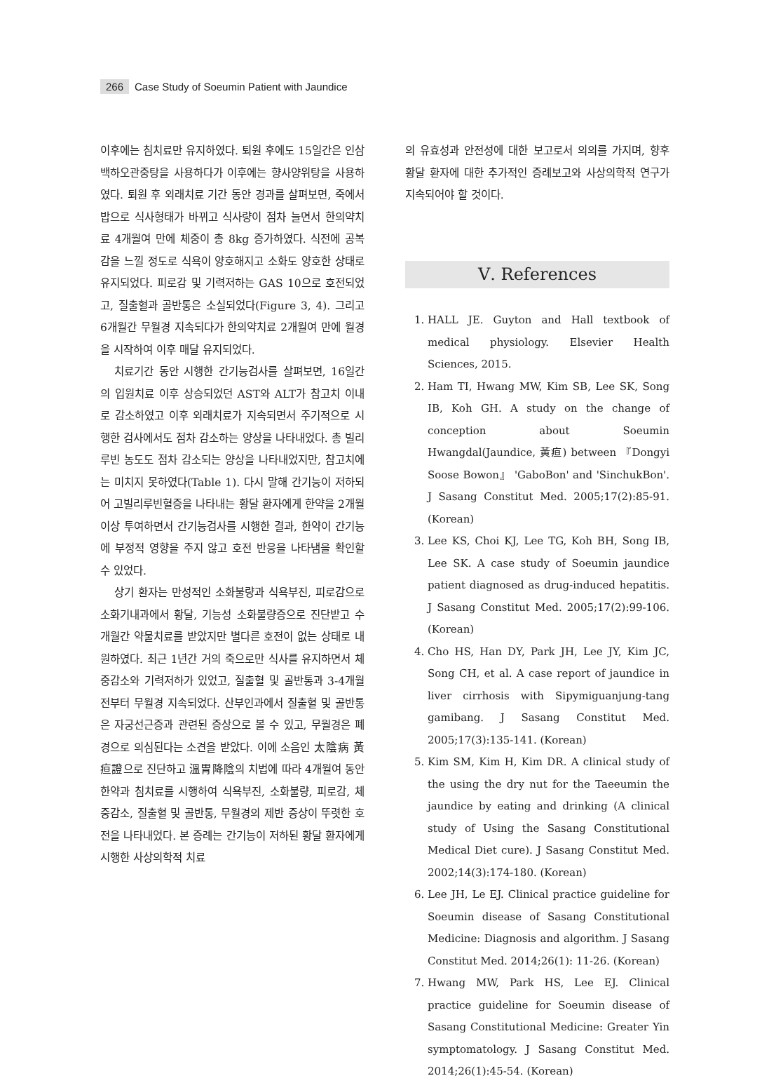266 Case Study of Soeumin Patient with Jaundice
이후에는 침치료만 유지하였다. 퇴원 후에도 15일간은 인삼백하오관중탕을 사용하다가 이후에는 향사양위탕을 사용하였다. 퇴원 후 외래치료 기간 동안 경과를 살펴보면, 죽에서 밥으로 식사형태가 바뀌고 식사량이 점차 늘면서 한의약치료 4개월여 만에 체중이 총 8kg 증가하였다. 식전에 공복감을 느낄 정도로 식욕이 양호해지고 소화도 양호한 상태로 유지되었다. 피로감 및 기력저하는 GAS 10으로 호전되었고, 질출혈과 골반통은 소실되었다(Figure 3, 4). 그리고 6개월간 무월경 지속되다가 한의약치료 2개월여 만에 월경을 시작하여 이후 매달 유지되었다.
치료기간 동안 시행한 간기능검사를 살펴보면, 16일간의 입원치료 이후 상승되었던 AST와 ALT가 참고치 이내로 감소하였고 이후 외래치료가 지속되면서 주기적으로 시행한 검사에서도 점차 감소하는 양상을 나타내었다. 총 빌리루빈 농도도 점차 감소되는 양상을 나타내었지만, 참고치에는 미치지 못하였다(Table 1). 다시 말해 간기능이 저하되어 고빌리루빈혈증을 나타내는 황달 환자에게 한약을 2개월 이상 투여하면서 간기능검사를 시행한 결과, 한약이 간기능에 부정적 영향을 주지 않고 호전 반응을 나타냄을 확인할 수 있었다.
상기 환자는 만성적인 소화불량과 식욕부진, 피로감으로 소화기내과에서 황달, 기능성 소화불량증으로 진단받고 수개월간 약물치료를 받았지만 별다른 호전이 없는 상태로 내원하였다. 최근 1년간 거의 죽으로만 식사를 유지하면서 체중감소와 기력저하가 있었고, 질출혈 및 골반통과 3-4개월 전부터 무월경 지속되었다. 산부인과에서 질출혈 및 골반통은 자궁선근증과 관련된 증상으로 볼 수 있고, 무월경은 폐경으로 의심된다는 소견을 받았다. 이에 소음인 太陰病 黃疸證으로 진단하고 溫胃降陰의 치법에 따라 4개월여 동안 한약과 침치료를 시행하여 식욕부진, 소화불량, 피로감, 체중감소, 질출혈 및 골반통, 무월경의 제반 증상이 뚜렷한 호전을 나타내었다. 본 증례는 간기능이 저하된 황달 환자에게 시행한 사상의학적 치료
의 유효성과 안전성에 대한 보고로서 의의를 가지며, 향후 황달 환자에 대한 추가적인 증례보고와 사상의학적 연구가 지속되어야 할 것이다.
Ⅴ. References
1. HALL JE. Guyton and Hall textbook of medical physiology. Elsevier Health Sciences, 2015.
2. Ham TI, Hwang MW, Kim SB, Lee SK, Song IB, Koh GH. A study on the change of conception about Soeumin Hwangdal(Jaundice, 黃疸) between 『Dongyi Soose Bowon』 'GaboBon' and 'SinchukBon'. J Sasang Constitut Med. 2005;17(2):85-91. (Korean)
3. Lee KS, Choi KJ, Lee TG, Koh BH, Song IB, Lee SK. A case study of Soeumin jaundice patient diagnosed as drug-induced hepatitis. J Sasang Constitut Med. 2005;17(2):99-106. (Korean)
4. Cho HS, Han DY, Park JH, Lee JY, Kim JC, Song CH, et al. A case report of jaundice in liver cirrhosis with Sipymiguanjung-tang gamibang. J Sasang Constitut Med. 2005;17(3):135-141. (Korean)
5. Kim SM, Kim H, Kim DR. A clinical study of the using the dry nut for the Taeeumin the jaundice by eating and drinking (A clinical study of Using the Sasang Constitutional Medical Diet cure). J Sasang Constitut Med. 2002;14(3):174-180. (Korean)
6. Lee JH, Le EJ. Clinical practice guideline for Soeumin disease of Sasang Constitutional Medicine: Diagnosis and algorithm. J Sasang Constitut Med. 2014;26(1): 11-26. (Korean)
7. Hwang MW, Park HS, Lee EJ. Clinical practice guideline for Soeumin disease of Sasang Constitutional Medicine: Greater Yin symptomatology. J Sasang Constitut Med. 2014;26(1):45-54. (Korean)